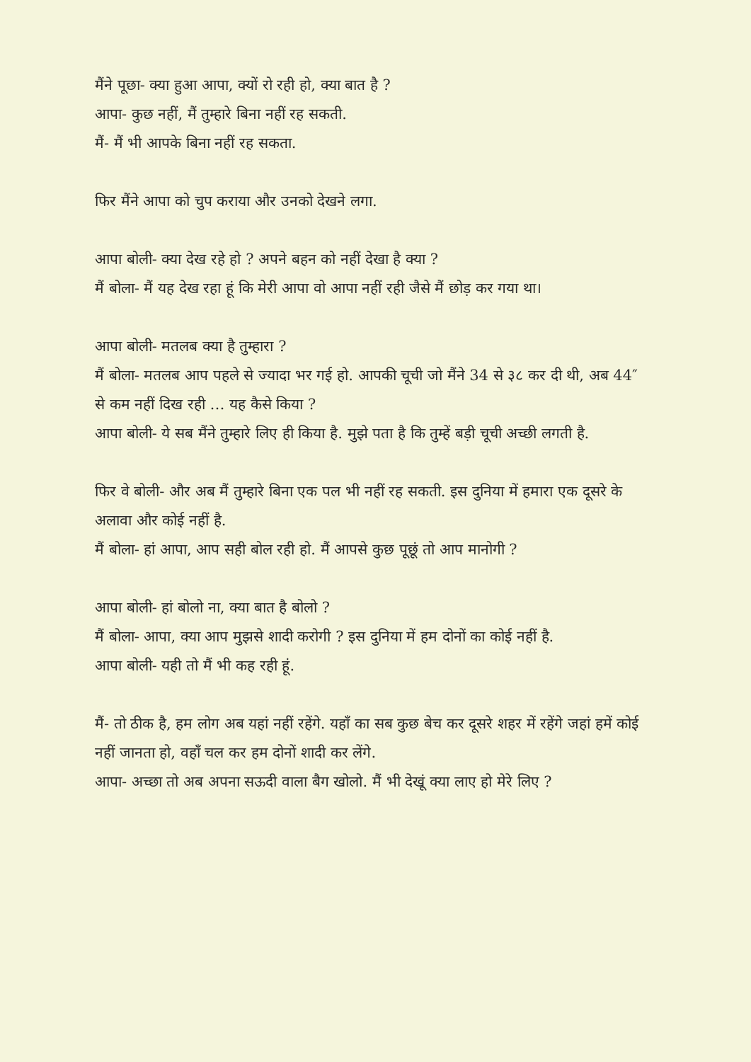मैंने पूछा- क्या हुआ आपा, क्यों रो रही हो, क्या बात है ?
आपा- कुछ नहीं, मैं तुम्हारे बिना नहीं रह सकती.
मैं- मैं भी आपके बिना नहीं रह सकता.
फिर मैंने आपा को चुप कराया और उनको देखने लगा.
आपा बोली- क्या देख रहे हो ? अपने बहन को नहीं देखा है क्या ?
मैं बोला- मैं यह देख रहा हूं कि मेरी आपा वो आपा नहीं रही जैसे मैं छोड़ कर गया था।
आपा बोली- मतलब क्या है तुम्हारा ?
मैं बोला- मतलब आप पहले से ज्यादा भर गई हो. आपकी चूची जो मैंने 34 से ३८ कर दी थी, अब 44″ से कम नहीं दिख रही … यह कैसे किया ?
आपा बोली- ये सब मैंने तुम्हारे लिए ही किया है. मुझे पता है कि तुम्हें बड़ी चूची अच्छी लगती है.
फिर वे बोली- और अब मैं तुम्हारे बिना एक पल भी नहीं रह सकती. इस दुनिया में हमारा एक दूसरे के अलावा और कोई नहीं है.
मैं बोला- हां आपा, आप सही बोल रही हो. मैं आपसे कुछ पूछूं तो आप मानोगी ?
आपा बोली- हां बोलो ना, क्या बात है बोलो ?
मैं बोला- आपा, क्या आप मुझसे शादी करोगी ? इस दुनिया में हम दोनों का कोई नहीं है.
आपा बोली- यही तो मैं भी कह रही हूं.
मैं- तो ठीक है, हम लोग अब यहां नहीं रहेंगे. यहाँ का सब कुछ बेच कर दूसरे शहर में रहेंगे जहां हमें कोई नहीं जानता हो, वहाँ चल कर हम दोनों शादी कर लेंगे.
आपा- अच्छा तो अब अपना सऊदी वाला बैग खोलो. मैं भी देखूं क्या लाए हो मेरे लिए ?